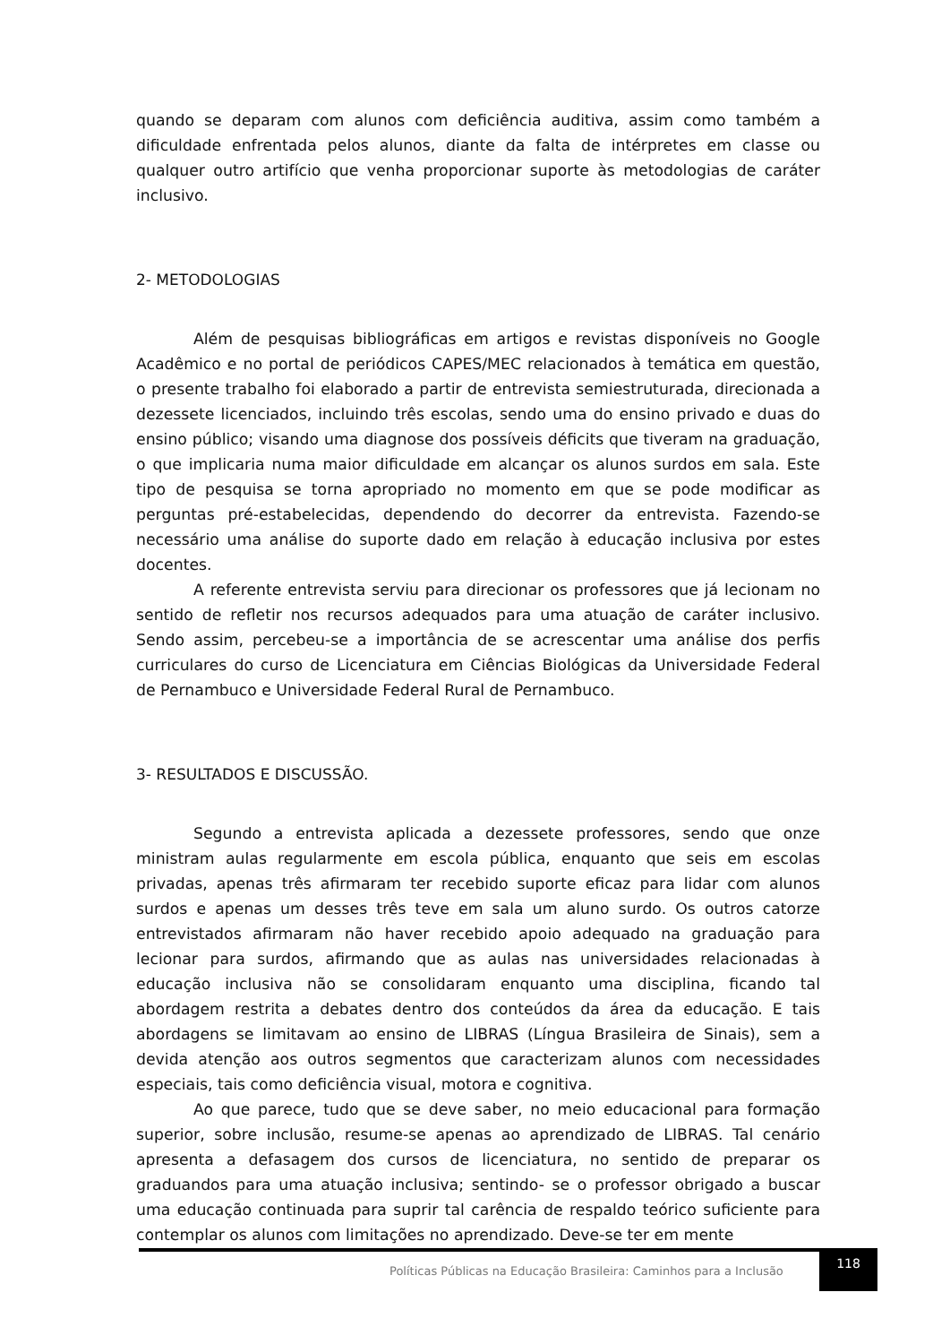quando se deparam com alunos com deficiência auditiva, assim como também a dificuldade enfrentada pelos alunos, diante da falta de intérpretes em classe ou qualquer outro artifício que venha proporcionar suporte às metodologias de caráter inclusivo.
2- METODOLOGIAS
Além de pesquisas bibliográficas em artigos e revistas disponíveis no Google Acadêmico e no portal de periódicos CAPES/MEC relacionados à temática em questão, o presente trabalho foi elaborado a partir de entrevista semiestruturada, direcionada a dezessete licenciados, incluindo três escolas, sendo uma do ensino privado e duas do ensino público; visando uma diagnose dos possíveis déficits que tiveram na graduação, o que implicaria numa maior dificuldade em alcançar os alunos surdos em sala. Este tipo de pesquisa se torna apropriado no momento em que se pode modificar as perguntas pré-estabelecidas, dependendo do decorrer da entrevista. Fazendo-se necessário uma análise do suporte dado em relação à educação inclusiva por estes docentes.
A referente entrevista serviu para direcionar os professores que já lecionam no sentido de refletir nos recursos adequados para uma atuação de caráter inclusivo. Sendo assim, percebeu-se a importância de se acrescentar uma análise dos perfis curriculares do curso de Licenciatura em Ciências Biológicas da Universidade Federal de Pernambuco e Universidade Federal Rural de Pernambuco.
3- RESULTADOS E DISCUSSÃO.
Segundo a entrevista aplicada a dezessete professores, sendo que onze ministram aulas regularmente em escola pública, enquanto que seis em escolas privadas, apenas três afirmaram ter recebido suporte eficaz para lidar com alunos surdos e apenas um desses três teve em sala um aluno surdo. Os outros catorze entrevistados afirmaram não haver recebido apoio adequado na graduação para lecionar para surdos, afirmando que as aulas nas universidades relacionadas à educação inclusiva não se consolidaram enquanto uma disciplina, ficando tal abordagem restrita a debates dentro dos conteúdos da área da educação. E tais abordagens se limitavam ao ensino de LIBRAS (Língua Brasileira de Sinais), sem a devida atenção aos outros segmentos que caracterizam alunos com necessidades especiais, tais como deficiência visual, motora e cognitiva.
Ao que parece, tudo que se deve saber, no meio educacional para formação superior, sobre inclusão, resume-se apenas ao aprendizado de LIBRAS. Tal cenário apresenta a defasagem dos cursos de licenciatura, no sentido de preparar os graduandos para uma atuação inclusiva; sentindo- se o professor obrigado a buscar uma educação continuada para suprir tal carência de respaldo teórico suficiente para contemplar os alunos com limitações no aprendizado. Deve-se ter em mente
Políticas Públicas na Educação Brasileira: Caminhos para a Inclusão
118